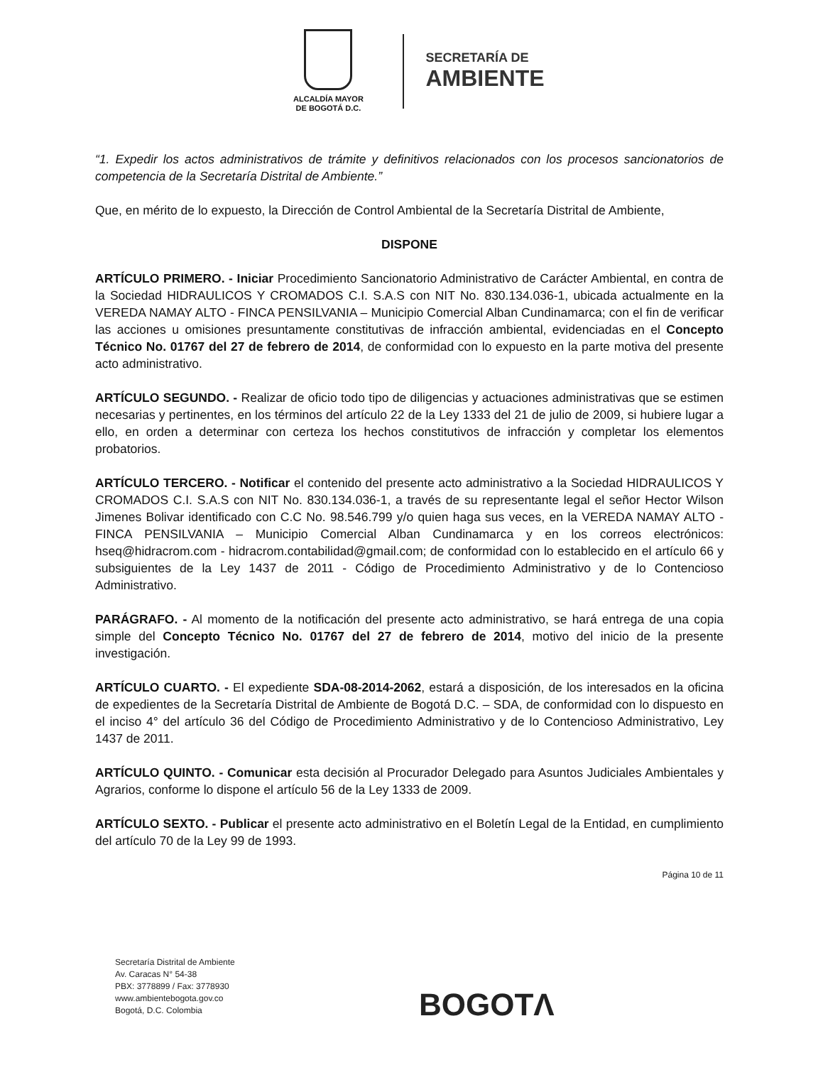ALCALDÍA MAYOR
DE BOGOTÁ D.C.
SECRETARÍA DE
AMBIENTE
“1. Expedir los actos administrativos de trámite y definitivos relacionados con los procesos sancionatorios de competencia de la Secretaría Distrital de Ambiente.”
Que, en mérito de lo expuesto, la Dirección de Control Ambiental de la Secretaría Distrital de Ambiente,
DISPONE
ARTÍCULO PRIMERO. - Iniciar Procedimiento Sancionatorio Administrativo de Carácter Ambiental, en contra de la Sociedad HIDRAULICOS Y CROMADOS C.I. S.A.S con NIT No. 830.134.036-1, ubicada actualmente en la VEREDA NAMAY ALTO - FINCA PENSILVANIA – Municipio Comercial Alban Cundinamarca; con el fin de verificar las acciones u omisiones presuntamente constitutivas de infracción ambiental, evidenciadas en el Concepto Técnico No. 01767 del 27 de febrero de 2014, de conformidad con lo expuesto en la parte motiva del presente acto administrativo.
ARTÍCULO SEGUNDO. - Realizar de oficio todo tipo de diligencias y actuaciones administrativas que se estimen necesarias y pertinentes, en los términos del artículo 22 de la Ley 1333 del 21 de julio de 2009, si hubiere lugar a ello, en orden a determinar con certeza los hechos constitutivos de infracción y completar los elementos probatorios.
ARTÍCULO TERCERO. - Notificar el contenido del presente acto administrativo a la Sociedad HIDRAULICOS Y CROMADOS C.I. S.A.S con NIT No. 830.134.036-1, a través de su representante legal el señor Hector Wilson Jimenes Bolivar identificado con C.C No. 98.546.799 y/o quien haga sus veces, en la VEREDA NAMAY ALTO - FINCA PENSILVANIA – Municipio Comercial Alban Cundinamarca y en los correos electrónicos: hseq@hidracrom.com - hidracrom.contabilidad@gmail.com; de conformidad con lo establecido en el artículo 66 y subsiguientes de la Ley 1437 de 2011 - Código de Procedimiento Administrativo y de lo Contencioso Administrativo.
PARÁGRAFO. - Al momento de la notificación del presente acto administrativo, se hará entrega de una copia simple del Concepto Técnico No. 01767 del 27 de febrero de 2014, motivo del inicio de la presente investigación.
ARTÍCULO CUARTO. - El expediente SDA-08-2014-2062, estará a disposición, de los interesados en la oficina de expedientes de la Secretaría Distrital de Ambiente de Bogotá D.C. – SDA, de conformidad con lo dispuesto en el inciso 4° del artículo 36 del Código de Procedimiento Administrativo y de lo Contencioso Administrativo, Ley 1437 de 2011.
ARTÍCULO QUINTO. - Comunicar esta decisión al Procurador Delegado para Asuntos Judiciales Ambientales y Agrarios, conforme lo dispone el artículo 56 de la Ley 1333 de 2009.
ARTÍCULO SEXTO. - Publicar el presente acto administrativo en el Boletín Legal de la Entidad, en cumplimiento del artículo 70 de la Ley 99 de 1993.
Página 10 de 11
Secretaría Distrital de Ambiente
Av. Caracas N° 54-38
PBX: 3778899 / Fax: 3778930
www.ambientebogota.gov.co
Bogotá, D.C. Colombia
BOGOTΛ